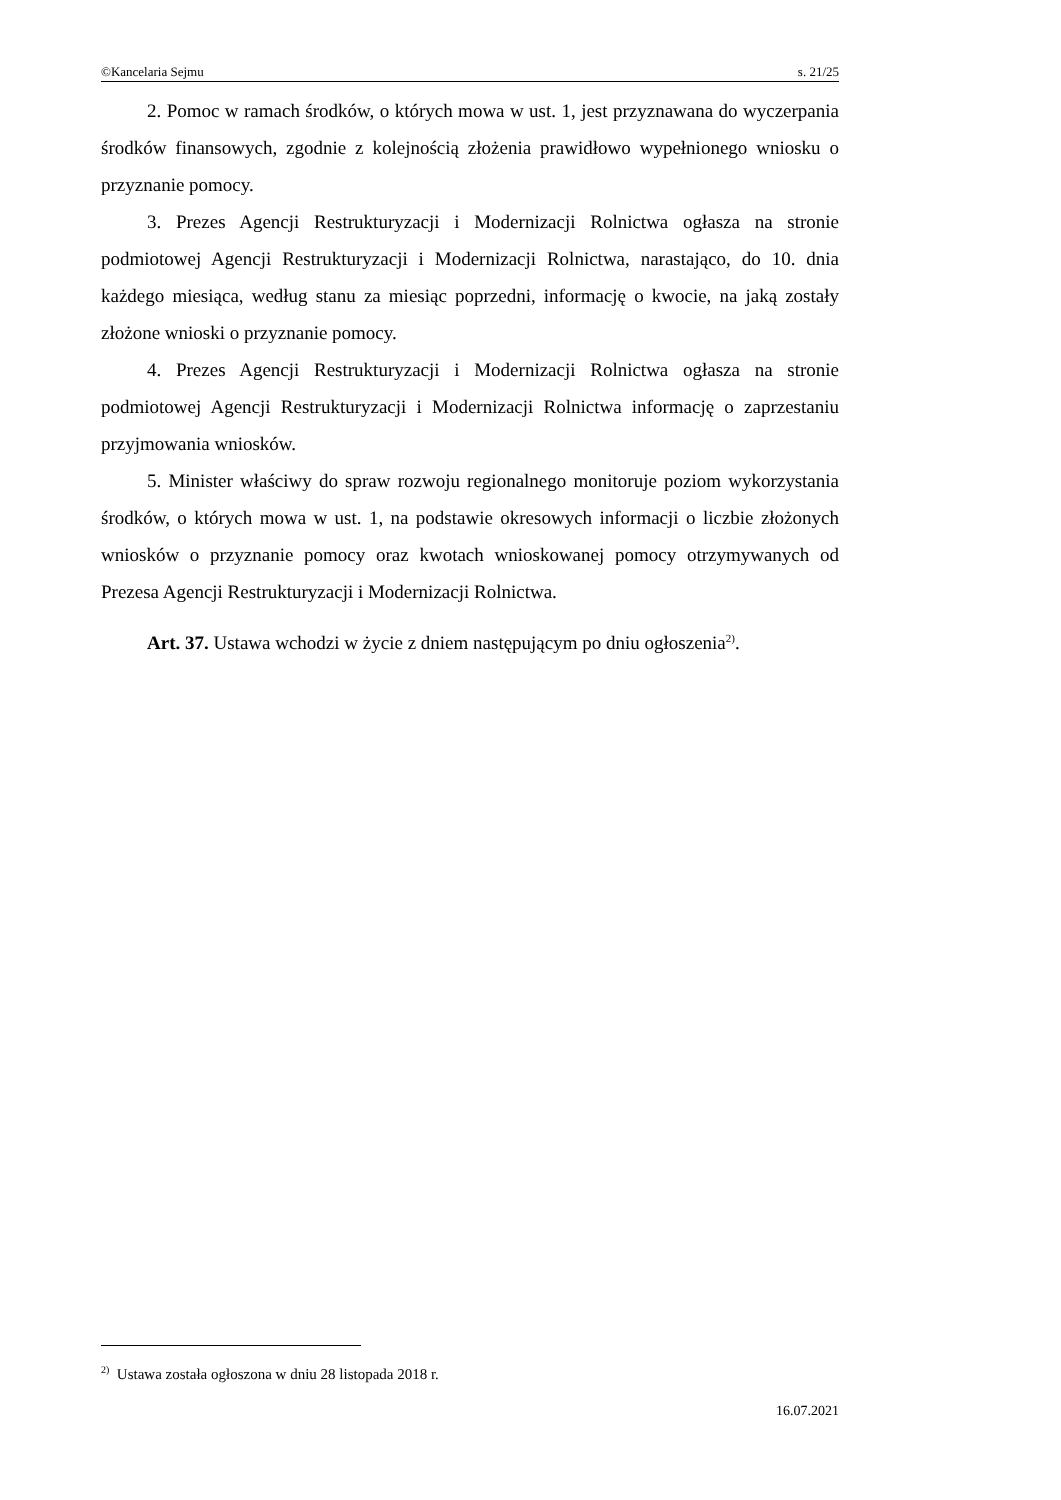©Kancelaria Sejmu s. 21/25
2. Pomoc w ramach środków, o których mowa w ust. 1, jest przyznawana do wyczerpania środków finansowych, zgodnie z kolejnością złożenia prawidłowo wypełnionego wniosku o przyznanie pomocy.
3. Prezes Agencji Restrukturyzacji i Modernizacji Rolnictwa ogłasza na stronie podmiotowej Agencji Restrukturyzacji i Modernizacji Rolnictwa, narastająco, do 10. dnia każdego miesiąca, według stanu za miesiąc poprzedni, informację o kwocie, na jaką zostały złożone wnioski o przyznanie pomocy.
4. Prezes Agencji Restrukturyzacji i Modernizacji Rolnictwa ogłasza na stronie podmiotowej Agencji Restrukturyzacji i Modernizacji Rolnictwa informację o zaprzestaniu przyjmowania wniosków.
5. Minister właściwy do spraw rozwoju regionalnego monitoruje poziom wykorzystania środków, o których mowa w ust. 1, na podstawie okresowych informacji o liczbie złożonych wniosków o przyznanie pomocy oraz kwotach wnioskowanej pomocy otrzymywanych od Prezesa Agencji Restrukturyzacji i Modernizacji Rolnictwa.
Art. 37. Ustawa wchodzi w życie z dniem następującym po dniu ogłoszenia<sup>2)</sup>.
<sup>2)</sup> Ustawa została ogłoszona w dniu 28 listopada 2018 r.
16.07.2021